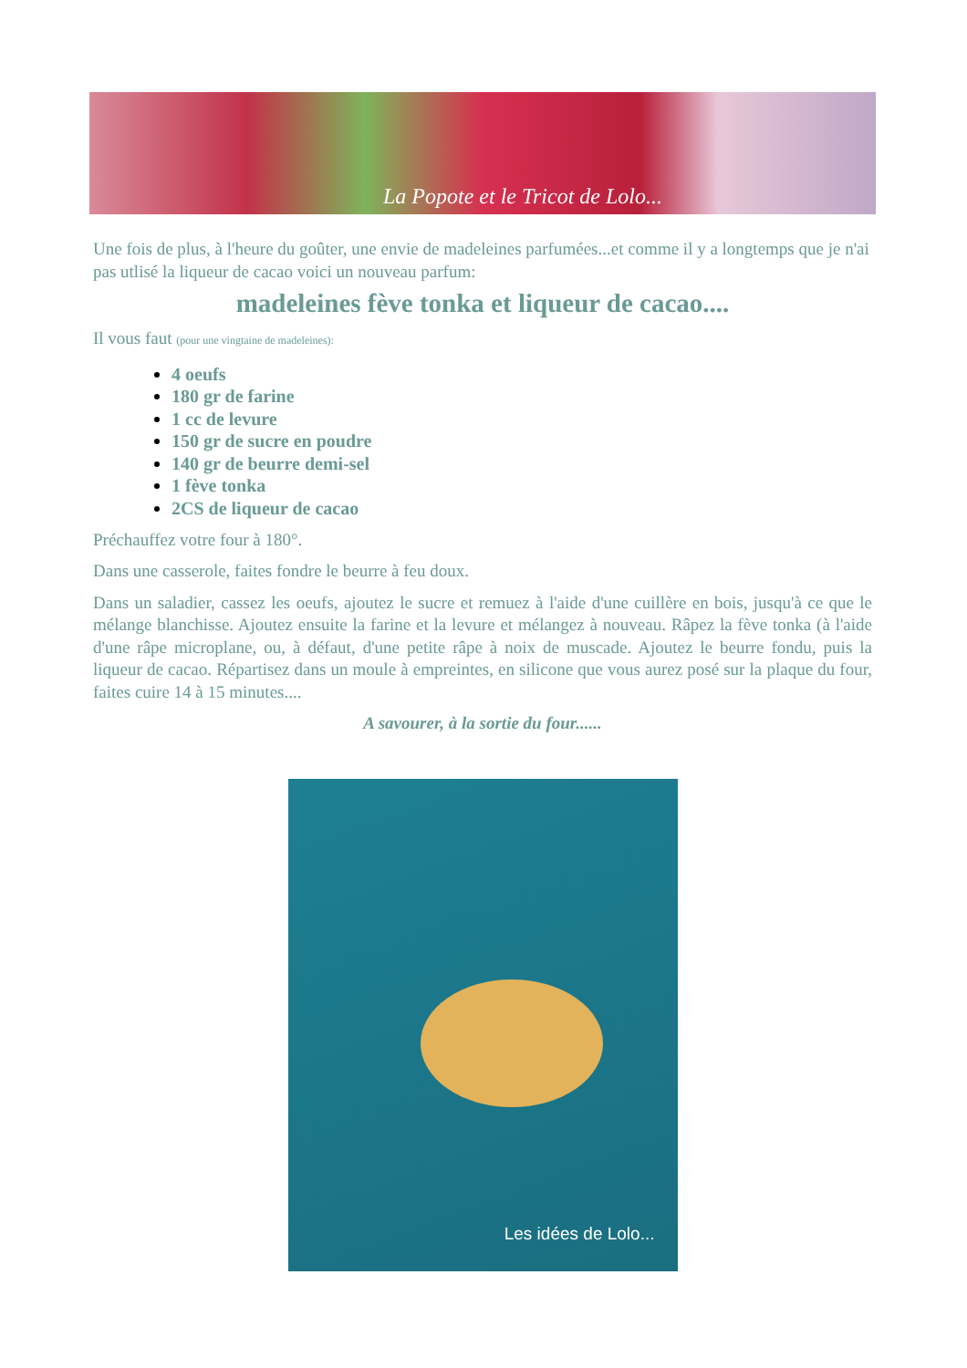La Popote et le Tricot de Lolo...
Une fois de plus, à l'heure du goûter, une envie de madeleines parfumées...et comme il y a longtemps que je n'ai pas utlisé la liqueur de cacao voici un nouveau parfum:
madeleines fève tonka et liqueur de cacao....
Il vous faut (pour une vingtaine de madeleines):
4 oeufs
180 gr de farine
1 cc de levure
150 gr de sucre en poudre
140 gr de beurre demi-sel
1 fève tonka
2CS de liqueur de cacao
Préchauffez votre four à 180°.
Dans une casserole, faites fondre le beurre à feu doux.
Dans un saladier, cassez les oeufs, ajoutez le sucre et remuez à l'aide d'une cuillère en bois, jusqu'à ce que le mélange blanchisse. Ajoutez ensuite la farine et la levure et mélangez à nouveau. Râpez la fève tonka (à l'aide d'une râpe microplane, ou, à défaut, d'une petite râpe à noix de muscade. Ajoutez le beurre fondu, puis la liqueur de cacao. Répartisez dans un moule à empreintes, en silicone que vous aurez posé sur la plaque du four, faites cuire 14 à 15 minutes....
A savourer, à la sortie du four......
Les idées de Lolo...